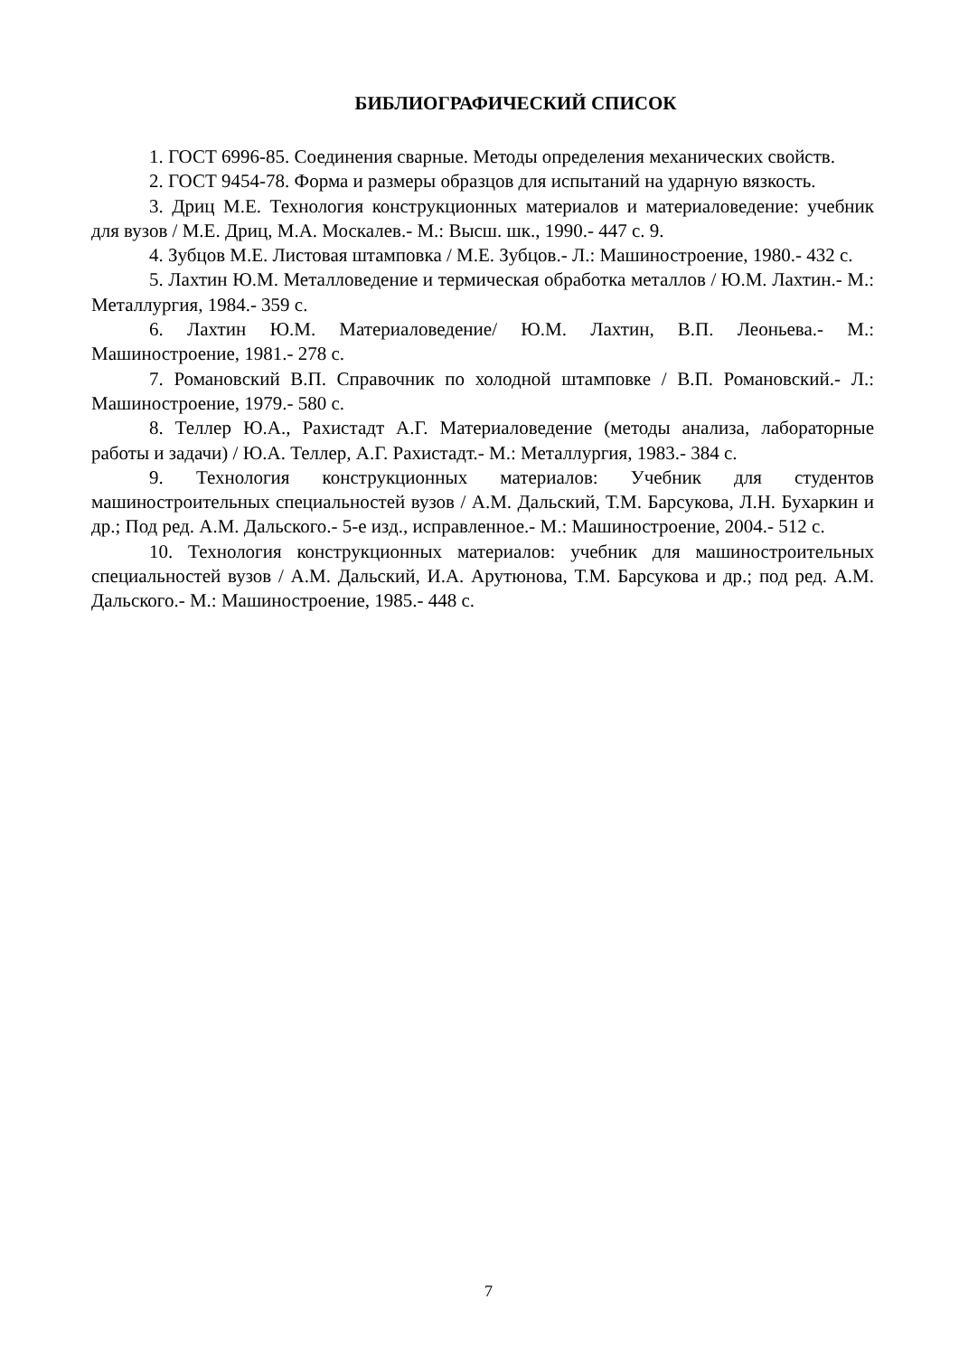БИБЛИОГРАФИЧЕСКИЙ СПИСОК
1. ГОСТ 6996-85. Соединения сварные. Методы определения механических свойств.
2. ГОСТ 9454-78. Форма и размеры образцов для испытаний на ударную вязкость.
3. Дриц М.Е. Технология конструкционных материалов и материаловедение: учебник для вузов / М.Е. Дриц, М.А. Москалев.- М.: Высш. шк., 1990.- 447 с. 9.
4. Зубцов М.Е. Листовая штамповка / М.Е. Зубцов.- Л.: Машиностроение, 1980.- 432 с.
5. Лахтин Ю.М. Металловедение и термическая обработка металлов / Ю.М. Лахтин.- М.: Металлургия, 1984.- 359 с.
6. Лахтин Ю.М. Материаловедение/ Ю.М. Лахтин, В.П. Леоньева.- М.: Машиностроение, 1981.- 278 с.
7. Романовский В.П. Справочник по холодной штамповке / В.П. Романовский.- Л.: Машиностроение, 1979.- 580 с.
8. Теллер Ю.А., Рахистадт А.Г. Материаловедение (методы анализа, лабораторные работы и задачи) / Ю.А. Теллер, А.Г. Рахистадт.- М.: Металлургия, 1983.- 384 с.
9. Технология конструкционных материалов: Учебник для студентов машиностроительных специальностей вузов / А.М. Дальский, Т.М. Барсукова, Л.Н. Бухаркин и др.; Под ред. А.М. Дальского.- 5-е изд., исправленное.- М.: Машиностроение, 2004.- 512 с.
10. Технология конструкционных материалов: учебник для машиностроительных специальностей вузов / А.М. Дальский, И.А. Арутюнова, Т.М. Барсукова и др.; под ред. А.М. Дальского.- М.: Машиностроение, 1985.- 448 с.
7